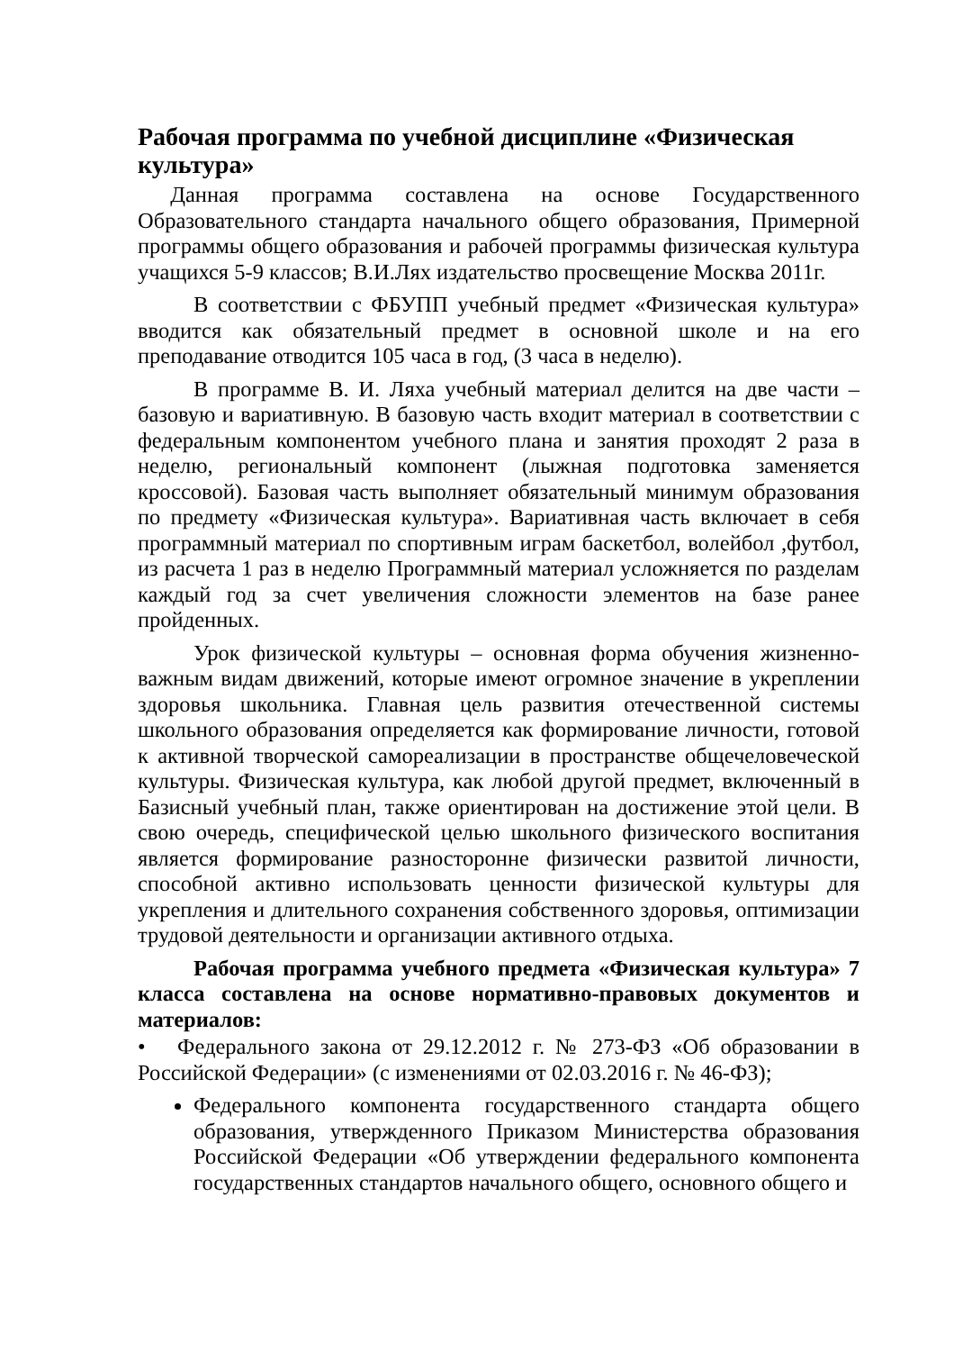Рабочая программа по учебной дисциплине «Физическая культура»
Данная программа составлена на основе Государственного Образовательного стандарта начального общего образования, Примерной программы общего образования и рабочей программы физическая культура учащихся 5-9 классов; В.И.Лях издательство просвещение Москва 2011г.
В соответствии с ФБУПП учебный предмет «Физическая культура» вводится как обязательный предмет в основной школе и на его преподавание отводится 105 часа в год, (3 часа в неделю).
В программе В. И. Ляха учебный материал делится на две части – базовую и вариативную. В базовую часть входит материал в соответствии с федеральным компонентом учебного плана и занятия проходят 2 раза в неделю, региональный компонент (лыжная подготовка заменяется кроссовой). Базовая часть выполняет обязательный минимум образования по предмету «Физическая культура». Вариативная часть включает в себя программный материал по спортивным играм баскетбол, волейбол ,футбол, из расчета 1 раз в неделю Программный материал усложняется по разделам каждый год за счет увеличения сложности элементов на базе ранее пройденных.
Урок физической культуры – основная форма обучения жизненно-важным видам движений, которые имеют огромное значение в укреплении здоровья школьника. Главная цель развития отечественной системы школьного образования определяется как формирование личности, готовой к активной творческой самореализации в пространстве общечеловеческой культуры. Физическая культура, как любой другой предмет, включенный в Базисный учебный план, также ориентирован на достижение этой цели. В свою очередь, специфической целью школьного физического воспитания является формирование разносторонне физически развитой личности, способной активно использовать ценности физической культуры для укрепления и длительного сохранения собственного здоровья, оптимизации трудовой деятельности и организации активного отдыха.
Рабочая программа учебного предмета «Физическая культура» 7 класса составлена на основе нормативно-правовых документов и материалов:
• Федерального закона от 29.12.2012 г. № 273-ФЗ «Об образовании в Российской Федерации» (с изменениями от 02.03.2016 г. № 46-ФЗ);
Федерального компонента государственного стандарта общего образования, утвержденного Приказом Министерства образования Российской Федерации «Об утверждении федерального компонента государственных стандартов начального общего, основного общего и